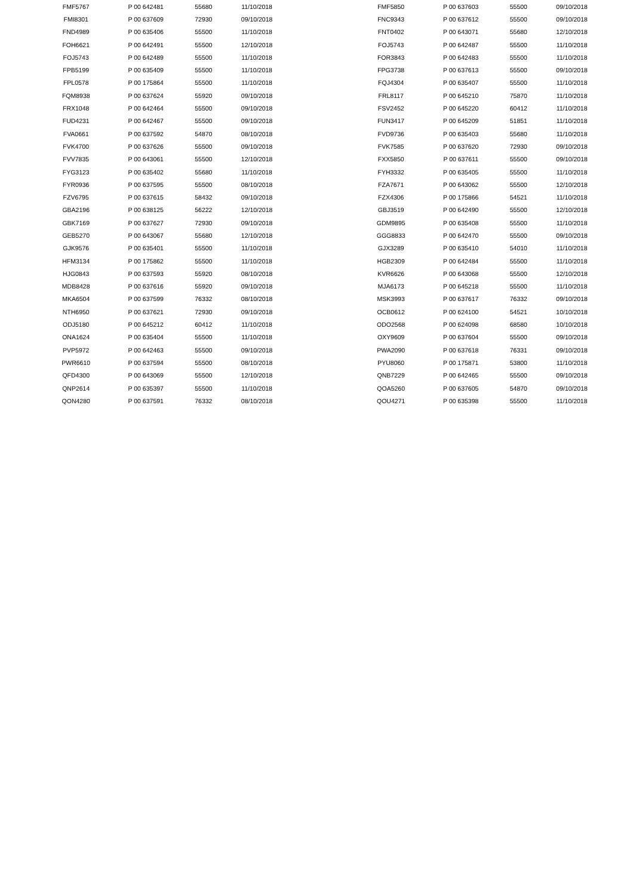| FMF5767 | P 00 642481 | 55680 | 11/10/2018 | | FMF5850 | P 00 637603 | 55500 | 09/10/2018 |
| FMI8301 | P 00 637609 | 72930 | 09/10/2018 | | FNC9343 | P 00 637612 | 55500 | 09/10/2018 |
| FND4989 | P 00 635406 | 55500 | 11/10/2018 | | FNT0402 | P 00 643071 | 55680 | 12/10/2018 |
| FOH6621 | P 00 642491 | 55500 | 12/10/2018 | | FOJ5743 | P 00 642487 | 55500 | 11/10/2018 |
| FOJ5743 | P 00 642489 | 55500 | 11/10/2018 | | FOR3843 | P 00 642483 | 55500 | 11/10/2018 |
| FPB5199 | P 00 635409 | 55500 | 11/10/2018 | | FPG3738 | P 00 637613 | 55500 | 09/10/2018 |
| FPL0578 | P 00 175864 | 55500 | 11/10/2018 | | FQJ4304 | P 00 635407 | 55500 | 11/10/2018 |
| FQM8938 | P 00 637624 | 55920 | 09/10/2018 | | FRL8117 | P 00 645210 | 75870 | 11/10/2018 |
| FRX1048 | P 00 642464 | 55500 | 09/10/2018 | | FSV2452 | P 00 645220 | 60412 | 11/10/2018 |
| FUD4231 | P 00 642467 | 55500 | 09/10/2018 | | FUN3417 | P 00 645209 | 51851 | 11/10/2018 |
| FVA0661 | P 00 637592 | 54870 | 08/10/2018 | | FVD9736 | P 00 635403 | 55680 | 11/10/2018 |
| FVK4700 | P 00 637626 | 55500 | 09/10/2018 | | FVK7585 | P 00 637620 | 72930 | 09/10/2018 |
| FVV7835 | P 00 643061 | 55500 | 12/10/2018 | | FXX5850 | P 00 637611 | 55500 | 09/10/2018 |
| FYG3123 | P 00 635402 | 55680 | 11/10/2018 | | FYH3332 | P 00 635405 | 55500 | 11/10/2018 |
| FYR0936 | P 00 637595 | 55500 | 08/10/2018 | | FZA7671 | P 00 643062 | 55500 | 12/10/2018 |
| FZV6795 | P 00 637615 | 58432 | 09/10/2018 | | FZX4306 | P 00 175866 | 54521 | 11/10/2018 |
| GBA2196 | P 00 638125 | 56222 | 12/10/2018 | | GBJ3519 | P 00 642490 | 55500 | 12/10/2018 |
| GBK7169 | P 00 637627 | 72930 | 09/10/2018 | | GDM9895 | P 00 635408 | 55500 | 11/10/2018 |
| GEB5270 | P 00 643067 | 55680 | 12/10/2018 | | GGG8833 | P 00 642470 | 55500 | 09/10/2018 |
| GJK9576 | P 00 635401 | 55500 | 11/10/2018 | | GJX3289 | P 00 635410 | 54010 | 11/10/2018 |
| HFM3134 | P 00 175862 | 55500 | 11/10/2018 | | HGB2309 | P 00 642484 | 55500 | 11/10/2018 |
| HJG0843 | P 00 637593 | 55920 | 08/10/2018 | | KVR6626 | P 00 643068 | 55500 | 12/10/2018 |
| MDB8428 | P 00 637616 | 55920 | 09/10/2018 | | MJA6173 | P 00 645218 | 55500 | 11/10/2018 |
| MKA6504 | P 00 637599 | 76332 | 08/10/2018 | | MSK3993 | P 00 637617 | 76332 | 09/10/2018 |
| NTH6950 | P 00 637621 | 72930 | 09/10/2018 | | OCB0612 | P 00 624100 | 54521 | 10/10/2018 |
| ODJ5180 | P 00 645212 | 60412 | 11/10/2018 | | ODO2568 | P 00 624098 | 68580 | 10/10/2018 |
| ONA1624 | P 00 635404 | 55500 | 11/10/2018 | | OXY9609 | P 00 637604 | 55500 | 09/10/2018 |
| PVP5972 | P 00 642463 | 55500 | 09/10/2018 | | PWA2090 | P 00 637618 | 76331 | 09/10/2018 |
| PWR6610 | P 00 637594 | 55500 | 08/10/2018 | | PYU8060 | P 00 175871 | 53800 | 11/10/2018 |
| QFD4300 | P 00 643069 | 55500 | 12/10/2018 | | QNB7229 | P 00 642465 | 55500 | 09/10/2018 |
| QNP2614 | P 00 635397 | 55500 | 11/10/2018 | | QOA5260 | P 00 637605 | 54870 | 09/10/2018 |
| QON4280 | P 00 637591 | 76332 | 08/10/2018 | | QOU4271 | P 00 635398 | 55500 | 11/10/2018 |